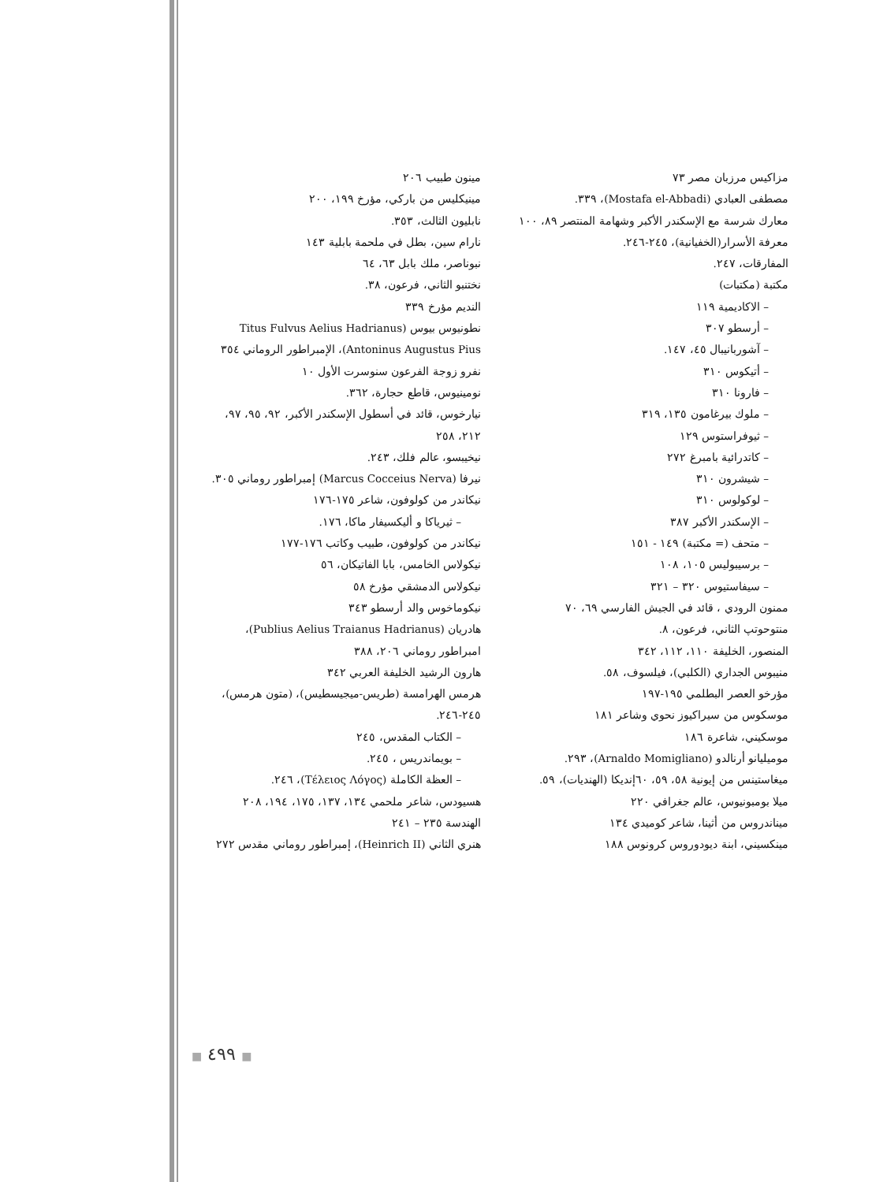مزاكيس مرزبان مصر ٧٣
مصطفى العبادي (Mostafa el-Abbadi)، ٣٣٩.
معارك شرسة مع الإسكندر الأكبر وشهامة المنتصر ٨٩، ١٠٠
معرفة الأسرار(الخفيانية)، ٢٤٥-٢٤٦.
المفارقات، ٢٤٧.
مكتبة (مكتبات)
– الاكاديمية ١١٩
– أرسطو ٣٠٧
– آشوربانيبال ٤٥، ١٤٧.
– أتيكوس ٣١٠
– فارونا ٣١٠
– ملوك بيرغامون ١٣٥، ٣١٩
– ثيوفراستوس ١٢٩
– كاتدرائية بامبرغ ٢٧٢
– شيشرون ٣١٠
– لوكولوس ٣١٠
– الإسكندر الأكبر ٣٨٧
– متحف (= مكتبة) ١٤٩ - ١٥١
– برسيبوليس ١٠٥، ١٠٨
– سيفاستيوس ٣٢٠ – ٣٢١
ممنون الرودي ، قائد في الجيش الفارسي ٦٩، ٧٠
منتوحوتپ الثاني، فرعون، ٨.
المنصور، الخليفة ١١٠، ١١٢، ٣٤٢
منيبوس الجداري (الكلبي)، فيلسوف، ٥٨.
مؤرخو العصر البطلمي ١٩٥-١٩٧
موسكوس من سيراكيوز نحوي وشاعر ١٨١
موسكيني، شاعرة ١٨٦
موميليانو أرنالدو (Arnaldo Momigliano)، ٢٩٣.
ميغاستينس من إيونية ٥٨، ٥٩، ٦٠إنديكا (الهنديات)، ٥٩.
ميلا بومبونيوس، عالم جغرافي ٢٢٠
ميناندروس من أثينا، شاعر كوميدي ١٣٤
مينكسيني، ابنة ديودوروس كرونوس ١٨٨
مينون طبيب ٢٠٦
مينيكليس من باركي، مؤرخ ١٩٩، ٢٠٠
نابليون الثالث، ٣٥٣.
نارام سين، بطل في ملحمة بابلية ١٤٣
نبوناصر، ملك بابل ٦٣، ٦٤
نختنبو الثاني، فرعون، ٣٨.
النديم مؤرخ ٣٣٩
نطونيوس بيوس (Titus Fulvus Aelius Hadrianus
Antoninus Augustus Pius)، الإمبراطور الروماني ٣٥٤
نفرو زوجة الفرعون سنوسرت الأول ١٠
نومينيوس، قاطع حجارة، ٣٦٢.
نيارخوس، قائد في أسطول الإسكندر الأكبر، ٩٢، ٩٥، ٩٧،
٢١٢، ٢٥٨
نيخيبسو، عالم فلك، ٢٤٣.
نيرفا (Marcus Cocceius Nerva) إمبراطور روماني ٣٠٥.
نيكاندر من كولوفون، شاعر ١٧٥-١٧٦
– ثيرياكا و أليكسيفار ماكا، ١٧٦.
نيكاندر من كولوفون، طبيب وكاتب ١٧٦-١٧٧
نيكولاس الخامس، بابا الفاتيكان، ٥٦
نيكولاس الدمشقي مؤرخ ٥٨
نيكوماخوس والد أرسطو ٣٤٣
هادريان (Publius Aelius Traianus Hadrianus)،
امبراطور روماني ٢٠٦، ٣٨٨
هارون الرشيد الخليفة العربي ٣٤٢
هرمس الهرامسة (طريس-ميجيسطيس)، (متون هرمس)،
٢٤٥-٢٤٦.
– الكتاب المقدس، ٢٤٥
– بويماندريس ، ٢٤٥.
– العظة الكاملة (Τέλειος Λόγος)، ٢٤٦.
هسيودس، شاعر ملحمي ١٣٤، ١٣٧، ١٧٥، ١٩٤، ٢٠٨
الهندسة ٢٣٥ – ٢٤١
هنري الثاني (Heinrich II)، إمبراطور روماني مقدس ٢٧٢
■ ٤٩٩ ■